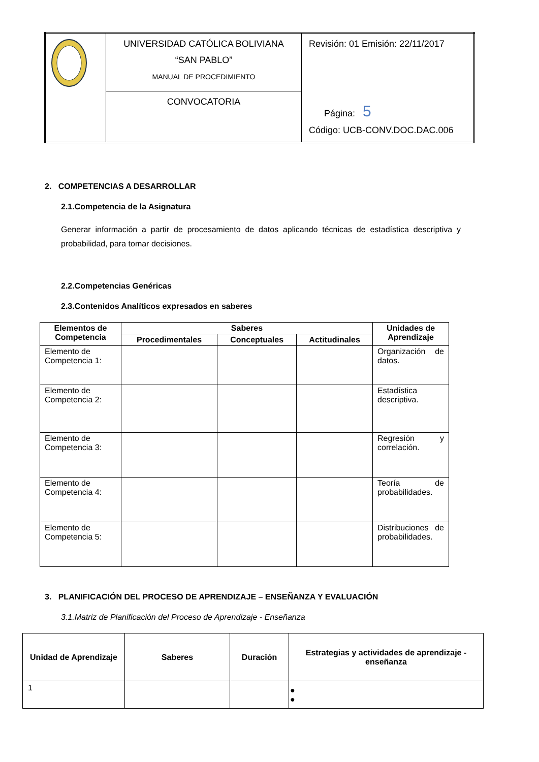| | UNIVERSIDAD CATÓLICA BOLIVIANA “SAN PABLO” MANUAL DE PROCEDIMIENTO | Revisión: 01 Emisión: 22/11/2017 Página: 5 Código: UCB-CONV.DOC.DAC.006 |
| | CONVOCATORIA | |
2. COMPETENCIAS A DESARROLLAR
2.1.Competencia de la Asignatura
Generar información a partir de procesamiento de datos aplicando técnicas de estadística descriptiva y probabilidad, para tomar decisiones.
2.2.Competencias Genéricas
2.3.Contenidos Analíticos expresados en saberes
| Elementos de Competencia | Saberes | | | Unidades de Aprendizaje |
| --- | --- | --- | --- | --- |
| | Procedimentales | Conceptuales | Actitudinales | |
| Elemento de Competencia 1: | | | | Organización de datos. |
| Elemento de Competencia 2: | | | | Estadística descriptiva. |
| Elemento de Competencia 3: | | | | Regresión y correlación. |
| Elemento de Competencia 4: | | | | Teoría de probabilidades. |
| Elemento de Competencia 5: | | | | Distribuciones de probabilidades. |
3. PLANIFICACIÓN DEL PROCESO DE APRENDIZAJE – ENSEÑANZA Y EVALUACIÓN
3.1.Matriz de Planificación del Proceso de Aprendizaje - Enseñanza
| Unidad de Aprendizaje | Saberes | Duración | Estrategias y actividades de aprendizaje - enseñanza |
| --- | --- | --- | --- |
| 1 | | | ● ● |